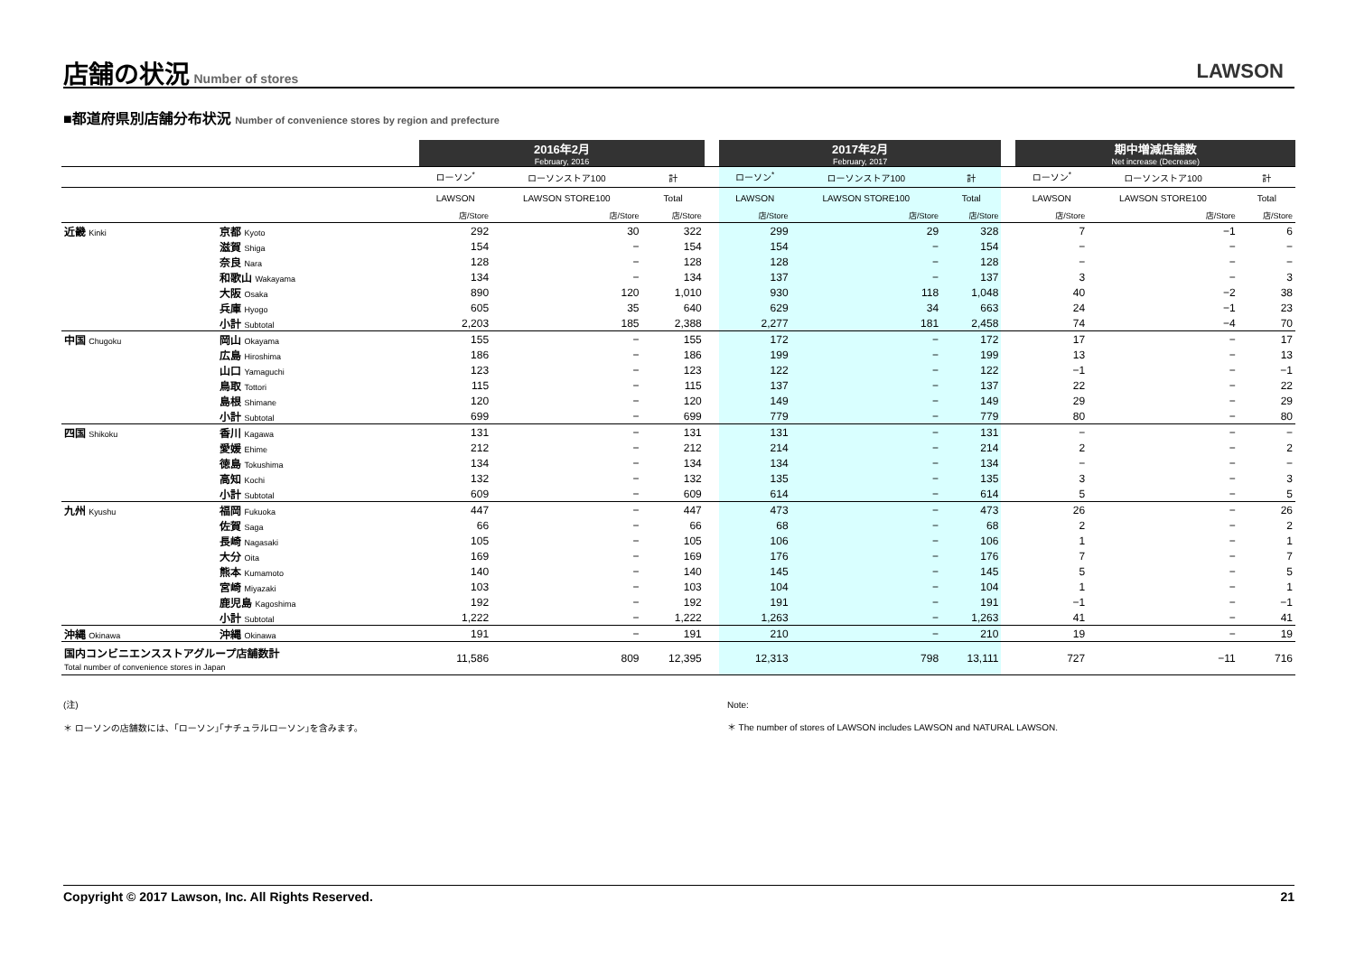店舗の状況
Number of stores
LAWSON
■都道府県別店舗分布状況 Number of convenience stores by region and prefecture
| | | 2016年2月 February, 2016 | | | | 2017年2月 February, 2017 | | | | 期中増減店舗数 Net increase (Decrease) | | |
| --- | --- | --- | --- | --- | --- | --- | --- | --- | --- | --- | --- | --- |
| | | ローソン<sup>*</sup> | ローソンストア100 | 計 | | ローソン<sup>*</sup> | ローソンストア100 | 計 | | ローソン<sup>*</sup> | ローソンストア100 | 計 |
| | | LAWSON | LAWSON STORE100 | Total | | LAWSON | LAWSON STORE100 | Total | | LAWSON | LAWSON STORE100 | Total |
| | | 店/Store | 店/Store | 店/Store | | 店/Store | 店/Store | 店/Store | | 店/Store | 店/Store | 店/Store |
| 近畿 Kinki | 京都 Kyoto | 292 | 30 | 322 | | 299 | 29 | 328 | | 7 | −1 | 6 |
| | 滋賀 Shiga | 154 | − | 154 | | 154 | − | 154 | | − | − | − |
| | 奈良 Nara | 128 | − | 128 | | 128 | − | 128 | | − | − | − |
| | 和歌山 Wakayama | 134 | − | 134 | | 137 | − | 137 | | 3 | − | 3 |
| | 大阪 Osaka | 890 | 120 | 1,010 | | 930 | 118 | 1,048 | | 40 | −2 | 38 |
| | 兵庫 Hyogo | 605 | 35 | 640 | | 629 | 34 | 663 | | 24 | −1 | 23 |
| | 小計 Subtotal | 2,203 | 185 | 2,388 | | 2,277 | 181 | 2,458 | | 74 | −4 | 70 |
| 中国 Chugoku | 岡山 Okayama | 155 | − | 155 | | 172 | − | 172 | | 17 | − | 17 |
| | 広島 Hiroshima | 186 | − | 186 | | 199 | − | 199 | | 13 | − | 13 |
| | 山口 Yamaguchi | 123 | − | 123 | | 122 | − | 122 | | −1 | − | −1 |
| | 鳥取 Tottori | 115 | − | 115 | | 137 | − | 137 | | 22 | − | 22 |
| | 島根 Shimane | 120 | − | 120 | | 149 | − | 149 | | 29 | − | 29 |
| | 小計 Subtotal | 699 | − | 699 | | 779 | − | 779 | | 80 | − | 80 |
| 四国 Shikoku | 香川 Kagawa | 131 | − | 131 | | 131 | − | 131 | | − | − | − |
| | 愛媛 Ehime | 212 | − | 212 | | 214 | − | 214 | | 2 | − | 2 |
| | 徳島 Tokushima | 134 | − | 134 | | 134 | − | 134 | | − | − | − |
| | 高知 Kochi | 132 | − | 132 | | 135 | − | 135 | | 3 | − | 3 |
| | 小計 Subtotal | 609 | − | 609 | | 614 | − | 614 | | 5 | − | 5 |
| 九州 Kyushu | 福岡 Fukuoka | 447 | − | 447 | | 473 | − | 473 | | 26 | − | 26 |
| | 佐賀 Saga | 66 | − | 66 | | 68 | − | 68 | | 2 | − | 2 |
| | 長崎 Nagasaki | 105 | − | 105 | | 106 | − | 106 | | 1 | − | 1 |
| | 大分 Oita | 169 | − | 169 | | 176 | − | 176 | | 7 | − | 7 |
| | 熊本 Kumamoto | 140 | − | 140 | | 145 | − | 145 | | 5 | − | 5 |
| | 宮崎 Miyazaki | 103 | − | 103 | | 104 | − | 104 | | 1 | − | 1 |
| | 鹿児島 Kagoshima | 192 | − | 192 | | 191 | − | 191 | | −1 | − | −1 |
| | 小計 Subtotal | 1,222 | − | 1,222 | | 1,263 | − | 1,263 | | 41 | − | 41 |
| 沖縄 Okinawa | 沖縄 Okinawa | 191 | − | 191 | | 210 | − | 210 | | 19 | − | 19 |
| 国内コンビニエンスストアグループ店舗数計 Total number of convenience stores in Japan | | 11,586 | 809 | 12,395 | | 12,313 | 798 | 13,111 | | 727 | −11 | 716 |
(注)
＊ ローソンの店舗数には、｢ローソン｣｢ナチュラルローソン｣を含みます。
Note:
＊ The number of stores of LAWSON includes LAWSON and NATURAL LAWSON.
Copyright © 2017 Lawson, Inc. All Rights Reserved. 21